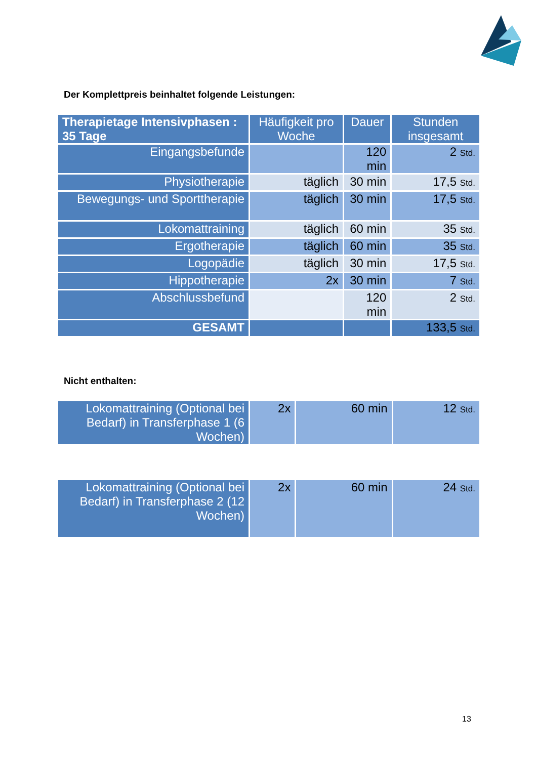Der Komplettpreis beinhaltet folgende Leistungen:
| Therapietage Intensivphasen : 35 Tage | Häufigkeit pro Woche | Dauer | Stunden insgesamt |
| --- | --- | --- | --- |
| Eingangsbefunde | | 120 min | 2 Std. |
| Physiotherapie | täglich | 30 min | 17,5 Std. |
| Bewegungs- und Sporttherapie | täglich | 30 min | 17,5 Std. |
| Lokomattraining | täglich | 60 min | 35 Std. |
| Ergotherapie | täglich | 60 min | 35 Std. |
| Logopädie | täglich | 30 min | 17,5 Std. |
| Hippotherapie | 2x | 30 min | 7 Std. |
| Abschlussbefund | | 120 min | 2 Std. |
| GESAMT | | | 133,5 Std. |
Nicht enthalten:
| Lokomattraining (Optional bei Bedarf) in Transferphase 1 (6 Wochen) | 2x | 60 min | 12 Std. |
| Lokomattraining (Optional bei Bedarf) in Transferphase 2 (12 Wochen) | 2x | 60 min | 24 Std. |
13